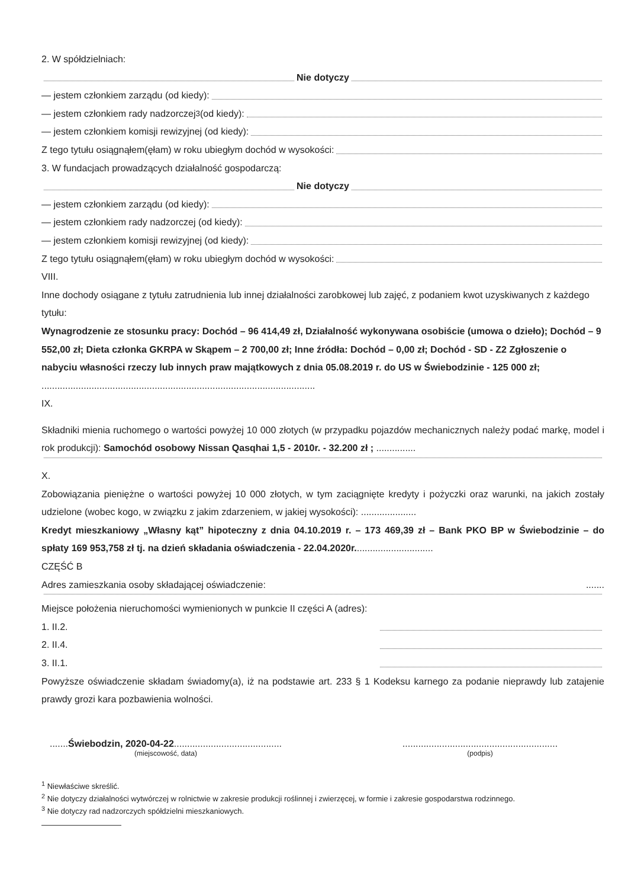2. W spółdzielniach:
Nie dotyczy
— jestem członkiem zarządu (od kiedy):
— jestem członkiem rady nadzorczej<sup>3</sup> (od kiedy):
— jestem członkiem komisji rewizyjnej (od kiedy):
Z tego tytułu osiągnąłem(ęłam) w roku ubiegłym dochód w wysokości:
3. W fundacjach prowadzących działalność gospodarczą:
Nie dotyczy
— jestem członkiem zarządu (od kiedy):
— jestem członkiem rady nadzorczej (od kiedy):
— jestem członkiem komisji rewizyjnej (od kiedy):
Z tego tytułu osiągnąłem(ęłam) w roku ubiegłym dochód w wysokości:
VIII.
Inne dochody osiągane z tytułu zatrudnienia lub innej działalności zarobkowej lub zajęć, z podaniem kwot uzyskiwanych z każdego tytułu:
Wynagrodzenie ze stosunku pracy: Dochód – 96 414,49 zł, Działalność wykonywana osobiście (umowa o dzieło); Dochód – 9 552,00 zł; Dieta członka GKRPA w Skąpem – 2 700,00 zł; Inne źródła: Dochód – 0,00 zł; Dochód - SD - Z2 Zgłoszenie o nabyciu własności rzeczy lub innych praw majątkowych z dnia 05.08.2019 r. do US w Świebodzinie - 125 000 zł; ........................................................................................................
IX.
Składniki mienia ruchomego o wartości powyżej 10 000 złotych (w przypadku pojazdów mechanicznych należy podać markę, model i rok produkcji): Samochód osobowy Nissan Qasqhai 1,5 - 2010r. - 32.200 zł ; ...............
X.
Zobowiązania pieniężne o wartości powyżej 10 000 złotych, w tym zaciągnięte kredyty i pożyczki oraz warunki, na jakich zostały udzielone (wobec kogo, w związku z jakim zdarzeniem, w jakiej wysokości): .....................
Kredyt mieszkaniowy „Własny kąt” hipoteczny z dnia 04.10.2019 r. – 173 469,39 zł – Bank PKO BP w Świebodzinie – do spłaty 169 953,758 zł tj. na dzień składania oświadczenia - 22.04.2020r..............................
CZĘŚĆ B
Adres zamieszkania osoby składającej oświadczenie: .......
Miejsce położenia nieruchomości wymienionych w punkcie II części A (adres):
1. II.2.
2. II.4.
3. II.1.
Powyższe oświadczenie składam świadomy(a), iż na podstawie art. 233 § 1 Kodeksu karnego za podanie nieprawdy lub zatajenie prawdy grozi kara pozbawienia wolności.
.......Świebodzin, 2020-04-22.........................................
(miejscowość, data)
...........................................................
(podpis)
<sup>1</sup> Niewłaściwe skreślić.
<sup>2</sup> Nie dotyczy działalności wytwórczej w rolnictwie w zakresie produkcji roślinnej i zwierzęcej, w formie i zakresie gospodarstwa rodzinnego.
<sup>3</sup> Nie dotyczy rad nadzorczych spółdzielni mieszkaniowych.